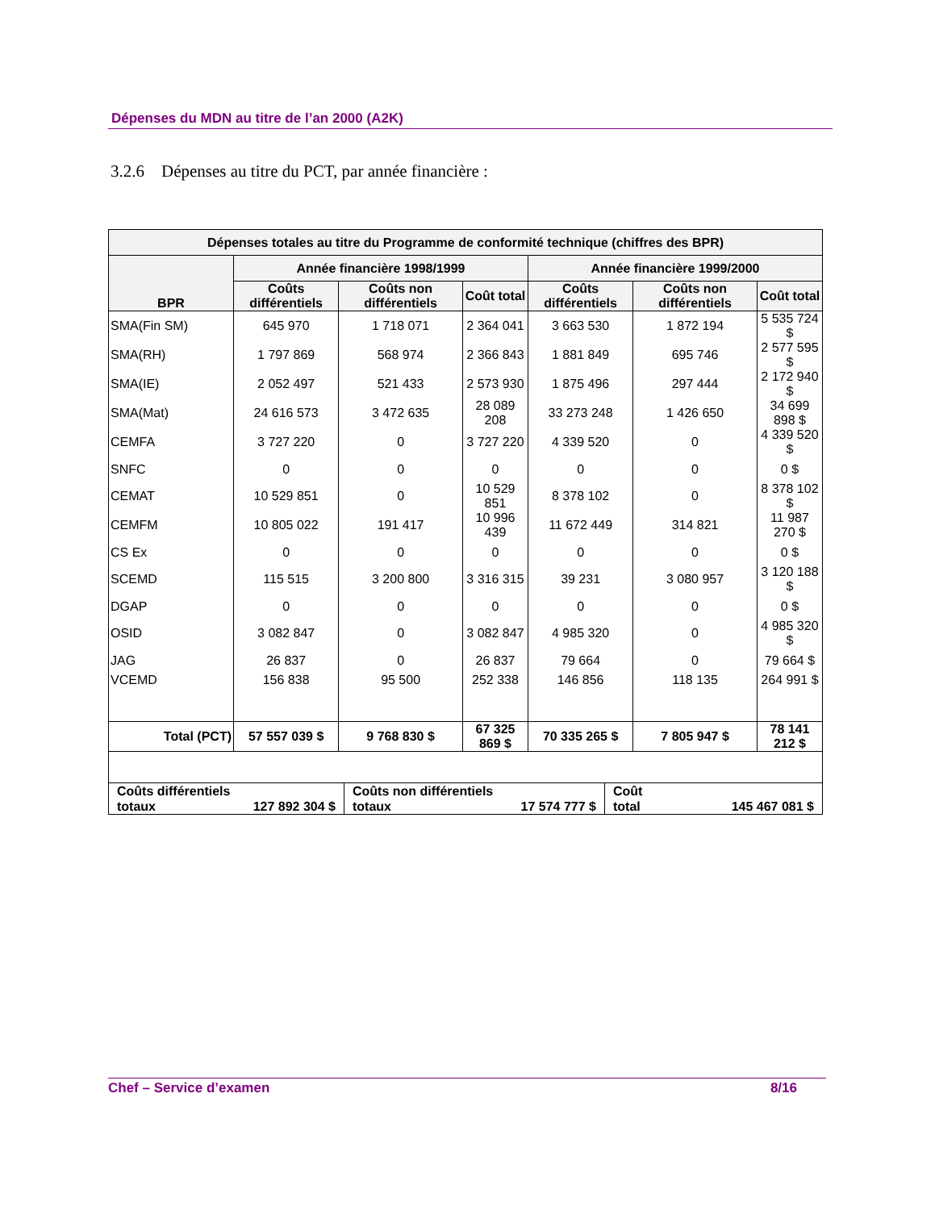Dépenses du MDN au titre de l’an 2000 (A2K)
3.2.6 Dépenses au titre du PCT, par année financière :
| Dépenses totales au titre du Programme de conformité technique (chiffres des BPR) | | | | | | |
| --- | --- | --- | --- | --- | --- | --- |
| BPR | Année financière 1998/1999 | | | Année financière 1999/2000 | | |
| | Coûts différentiels | Coûts non différentiels | Coût total | Coûts différentiels | Coûts non différentiels | Coût total |
| SMA(Fin SM) | 645 970 | 1 718 071 | 2 364 041 | 3 663 530 | 1 872 194 | 5 535 724 $ |
| SMA(RH) | 1 797 869 | 568 974 | 2 366 843 | 1 881 849 | 695 746 | 2 577 595 $ |
| SMA(IE) | 2 052 497 | 521 433 | 2 573 930 | 1 875 496 | 297 444 | 2 172 940 $ |
| SMA(Mat) | 24 616 573 | 3 472 635 | 28 089 208 | 33 273 248 | 1 426 650 | 34 699 898 $ |
| CEMFA | 3 727 220 | 0 | 3 727 220 | 4 339 520 | 0 | 4 339 520 $ |
| SNFC | 0 | 0 | 0 | 0 | 0 | 0 $ |
| CEMAT | 10 529 851 | 0 | 10 529 851 | 8 378 102 | 0 | 8 378 102 $ |
| CEMFM | 10 805 022 | 191 417 | 10 996 439 | 11 672 449 | 314 821 | 11 987 270 $ |
| CS Ex | 0 | 0 | 0 | 0 | 0 | 0 $ |
| SCEMD | 115 515 | 3 200 800 | 3 316 315 | 39 231 | 3 080 957 | 3 120 188 $ |
| DGAP | 0 | 0 | 0 | 0 | 0 | 0 $ |
| OSID | 3 082 847 | 0 | 3 082 847 | 4 985 320 | 0 | 4 985 320 $ |
| JAG | 26 837 | 0 | 26 837 | 79 664 | 0 | 79 664 $ |
| VCEMD | 156 838 | 95 500 | 252 338 | 146 856 | 118 135 | 264 991 $ |
| Total (PCT) | 57 557 039 $ | 9 768 830 $ | 67 325 869 $ | 70 335 265 $ | 7 805 947 $ | 78 141 212 $ |
Coûts différentiels
totaux 127 892 304 $
Coûts non différentiels
totaux 17 574 777 $
Coût
total 145 467 081 $
Chef – Service d’examen 8/16